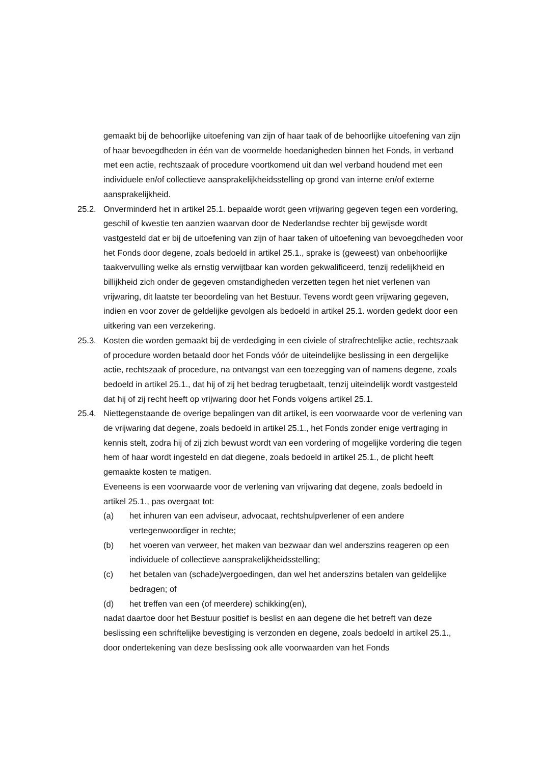gemaakt bij de behoorlijke uitoefening van zijn of haar taak of de behoorlijke uitoefening van zijn of haar bevoegdheden in één van de voormelde hoedanigheden binnen het Fonds, in verband met een actie, rechtszaak of procedure voortkomend uit dan wel verband houdend met een individuele en/of collectieve aansprakelijkheidsstelling op grond van interne en/of externe aansprakelijkheid.
25.2. Onverminderd het in artikel 25.1. bepaalde wordt geen vrijwaring gegeven tegen een vordering, geschil of kwestie ten aanzien waarvan door de Nederlandse rechter bij gewijsde wordt vastgesteld dat er bij de uitoefening van zijn of haar taken of uitoefening van bevoegdheden voor het Fonds door degene, zoals bedoeld in artikel 25.1., sprake is (geweest) van onbehoorlijke taakvervulling welke als ernstig verwijtbaar kan worden gekwalificeerd, tenzij redelijkheid en billijkheid zich onder de gegeven omstandigheden verzetten tegen het niet verlenen van vrijwaring, dit laatste ter beoordeling van het Bestuur. Tevens wordt geen vrijwaring gegeven, indien en voor zover de geldelijke gevolgen als bedoeld in artikel 25.1. worden gedekt door een uitkering van een verzekering.
25.3. Kosten die worden gemaakt bij de verdediging in een civiele of strafrechtelijke actie, rechtszaak of procedure worden betaald door het Fonds vóór de uiteindelijke beslissing in een dergelijke actie, rechtszaak of procedure, na ontvangst van een toezegging van of namens degene, zoals bedoeld in artikel 25.1., dat hij of zij het bedrag terugbetaalt, tenzij uiteindelijk wordt vastgesteld dat hij of zij recht heeft op vrijwaring door het Fonds volgens artikel 25.1.
25.4. Niettegenstaande de overige bepalingen van dit artikel, is een voorwaarde voor de verlening van de vrijwaring dat degene, zoals bedoeld in artikel 25.1., het Fonds zonder enige vertraging in kennis stelt, zodra hij of zij zich bewust wordt van een vordering of mogelijke vordering die tegen hem of haar wordt ingesteld en dat diegene, zoals bedoeld in artikel 25.1., de plicht heeft gemaakte kosten te matigen.
Eveneens is een voorwaarde voor de verlening van vrijwaring dat degene, zoals bedoeld in artikel 25.1., pas overgaat tot:
(a) het inhuren van een adviseur, advocaat, rechtshulpverlener of een andere vertegenwoordiger in rechte;
(b) het voeren van verweer, het maken van bezwaar dan wel anderszins reageren op een individuele of collectieve aansprakelijkheidsstelling;
(c) het betalen van (schade)vergoedingen, dan wel het anderszins betalen van geldelijke bedragen; of
(d) het treffen van een (of meerdere) schikking(en),
nadat daartoe door het Bestuur positief is beslist en aan degene die het betreft van deze beslissing een schriftelijke bevestiging is verzonden en degene, zoals bedoeld in artikel 25.1., door ondertekening van deze beslissing ook alle voorwaarden van het Fonds